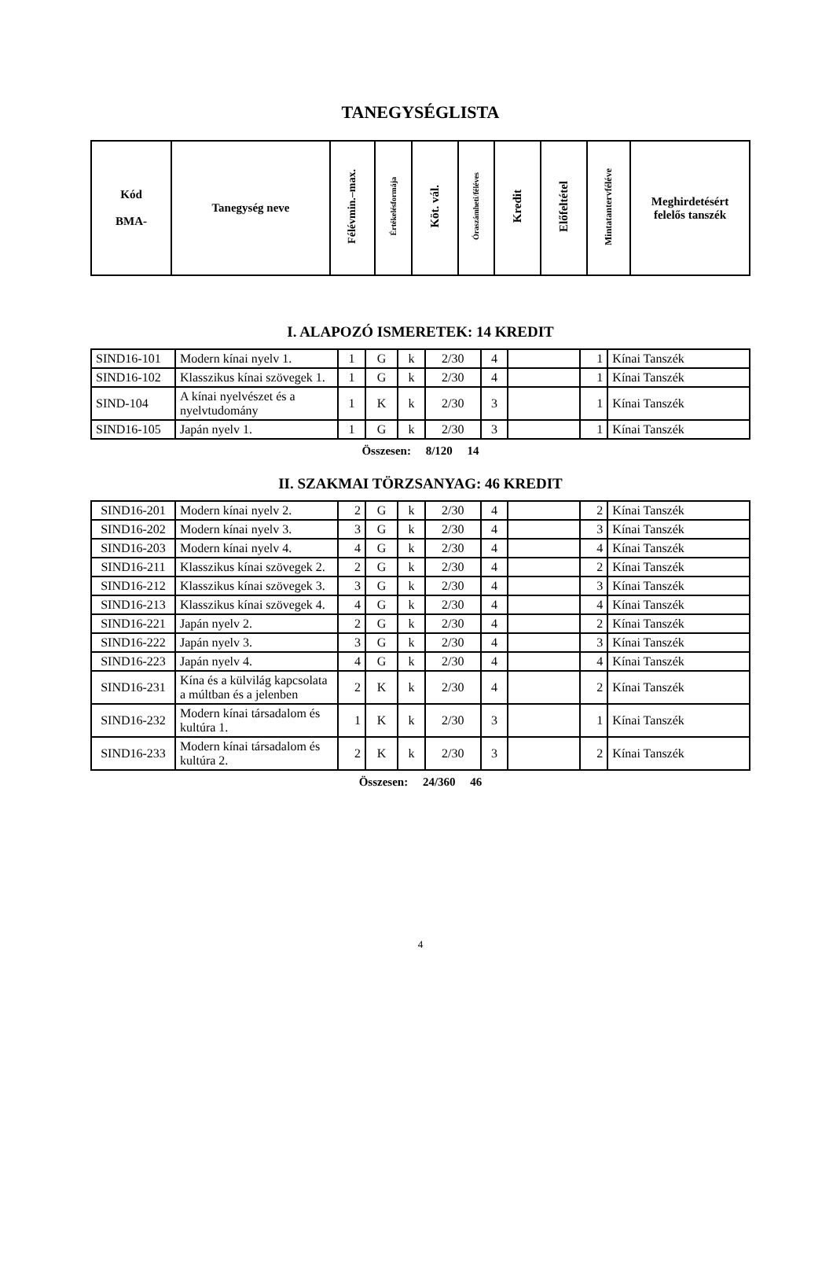TANEGYSÉGLISTA
| Kód BMA- | Tanegység neve | Félévmin.–max. | Értékelésformája | Köt. vál. | Óraszámheti/féléves | Kredit | Előfeltétel | Mintatantervféléve | Meghirdetésért felelős tanszék |
| --- | --- | --- | --- | --- | --- | --- | --- | --- | --- |
I. ALAPOZÓ ISMERETEK: 14 KREDIT
| SIND16-101 | Modern kínai nyelv 1. | 1 | G | k | 2/30 | 4 | | 1 | Kínai Tanszék |
| SIND16-102 | Klasszikus kínai szövegek 1. | 1 | G | k | 2/30 | 4 | | 1 | Kínai Tanszék |
| SIND-104 | A kínai nyelvészet és a nyelvtudomány | 1 | K | k | 2/30 | 3 | | 1 | Kínai Tanszék |
| SIND16-105 | Japán nyelv 1. | 1 | G | k | 2/30 | 3 | | 1 | Kínai Tanszék |
Összesen: 8/120 14
II. SZAKMAI TÖRZSANYAG: 46 KREDIT
| SIND16-201 | Modern kínai nyelv 2. | 2 | G | k | 2/30 | 4 | | 2 | Kínai Tanszék |
| SIND16-202 | Modern kínai nyelv 3. | 3 | G | k | 2/30 | 4 | | 3 | Kínai Tanszék |
| SIND16-203 | Modern kínai nyelv 4. | 4 | G | k | 2/30 | 4 | | 4 | Kínai Tanszék |
| SIND16-211 | Klasszikus kínai szövegek 2. | 2 | G | k | 2/30 | 4 | | 2 | Kínai Tanszék |
| SIND16-212 | Klasszikus kínai szövegek 3. | 3 | G | k | 2/30 | 4 | | 3 | Kínai Tanszék |
| SIND16-213 | Klasszikus kínai szövegek 4. | 4 | G | k | 2/30 | 4 | | 4 | Kínai Tanszék |
| SIND16-221 | Japán nyelv 2. | 2 | G | k | 2/30 | 4 | | 2 | Kínai Tanszék |
| SIND16-222 | Japán nyelv 3. | 3 | G | k | 2/30 | 4 | | 3 | Kínai Tanszék |
| SIND16-223 | Japán nyelv 4. | 4 | G | k | 2/30 | 4 | | 4 | Kínai Tanszék |
| SIND16-231 | Kína és a külvilág kapcsolata a múltban és a jelenben | 2 | K | k | 2/30 | 4 | | 2 | Kínai Tanszék |
| SIND16-232 | Modern kínai társadalom és kultúra 1. | 1 | K | k | 2/30 | 3 | | 1 | Kínai Tanszék |
| SIND16-233 | Modern kínai társadalom és kultúra 2. | 2 | K | k | 2/30 | 3 | | 2 | Kínai Tanszék |
Összesen: 24/360 46
4